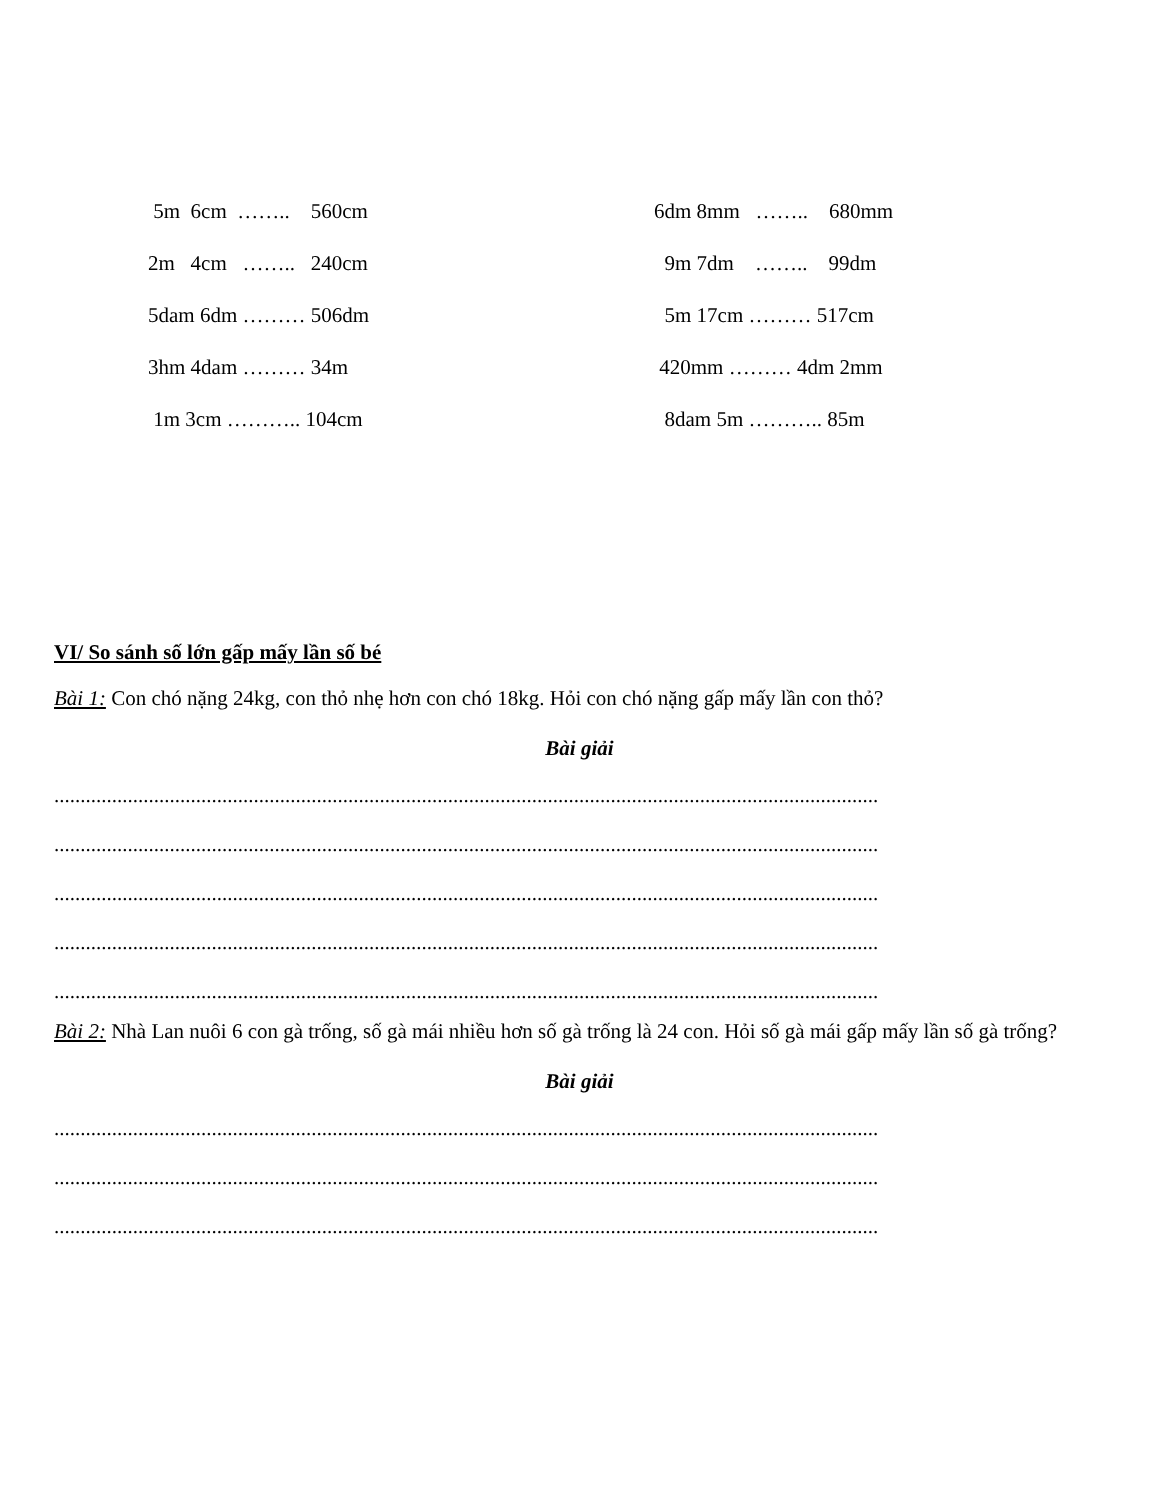5m 6cm …….. 560cm
6dm 8mm …….. 680mm
2m 4cm …….. 240cm
9m 7dm …….. 99dm
5dam 6dm ……… 506dm
5m 17cm ……… 517cm
3hm 4dam ……… 34m
420mm ……… 4dm 2mm
1m 3cm ……….. 104cm
8dam 5m ……….. 85m
VI/ So sánh số lớn gấp mấy lần số bé
Bài 1: Con chó nặng 24kg, con thỏ nhẹ hơn con chó 18kg. Hỏi con chó nặng gấp mấy lần con thỏ?
Bài giải
.............................................................................................................................................................
.............................................................................................................................................................
.............................................................................................................................................................
.............................................................................................................................................................
.............................................................................................................................................................
Bài 2: Nhà Lan nuôi 6 con gà trống, số gà mái nhiều hơn số gà trống là 24 con. Hỏi số gà mái gấp mấy lần số gà trống?
Bài giải
.............................................................................................................................................................
.............................................................................................................................................................
.............................................................................................................................................................